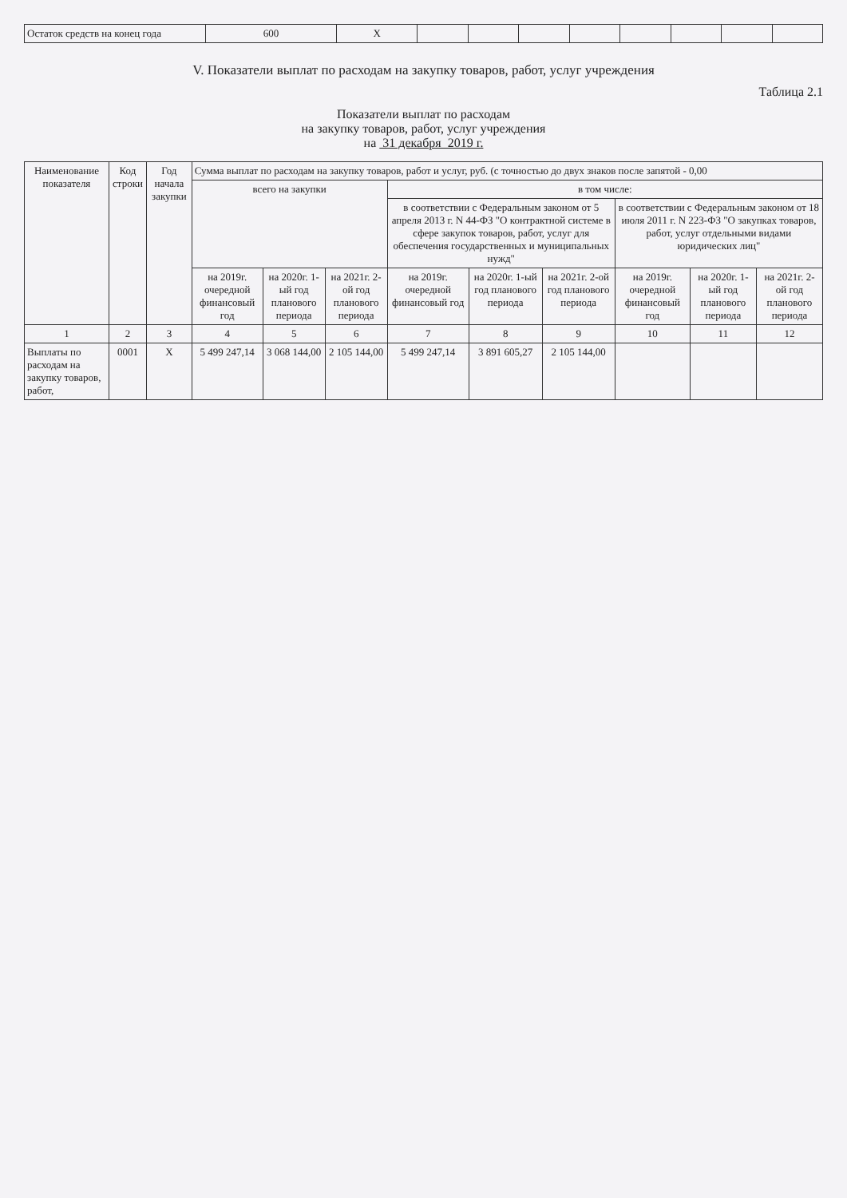| Остаток средств на конец года | 600 | X | | | | | | | | |
V. Показатели выплат по расходам на закупку товаров, работ, услуг учреждения
Таблица 2.1
Показатели выплат по расходам
на закупку товаров, работ, услуг учреждения
на 31 декабря 2019 г.
| Наименование показателя | Код строки | Год начала закупки | Сумма выплат по расходам на закупку товаров, работ и услуг, руб. (с точностью до двух знаков после запятой - 0,00 | | | | | | | | |
| --- | --- | --- | --- | --- | --- | --- | --- | --- | --- | --- | --- |
| | | | всего на закупки | | | в том числе: | | | | | |
| | | | | | | в соответствии с Федеральным законом от 5 апреля 2013 г. N 44-ФЗ "О контрактной системе в сфере закупок товаров, работ, услуг для обеспечения государственных и муниципальных нужд" | | | в соответствии с Федеральным законом от 18 июля 2011 г. N 223-ФЗ "О закупках товаров, работ, услуг отдельными видами юридических лиц" | | |
| | | | на 2019г. очередной финансовый год | на 2020г. 1-ый год планового периода | на 2021г. 2-ой год планового периода | на 2019г. очередной финансовый год | на 2020г. 1-ый год планового периода | на 2021г. 2-ой год планового периода | на 2019г. очередной финансовый год | на 2020г. 1-ый год планового периода | на 2021г. 2-ой год планового периода |
| 1 | 2 | 3 | 4 | 5 | 6 | 7 | 8 | 9 | 10 | 11 | 12 |
| Выплаты по расходам на закупку товаров, работ, | 0001 | X | 5 499 247,14 | 3 068 144,00 | 2 105 144,00 | 5 499 247,14 | 3 891 605,27 | 2 105 144,00 | | | |